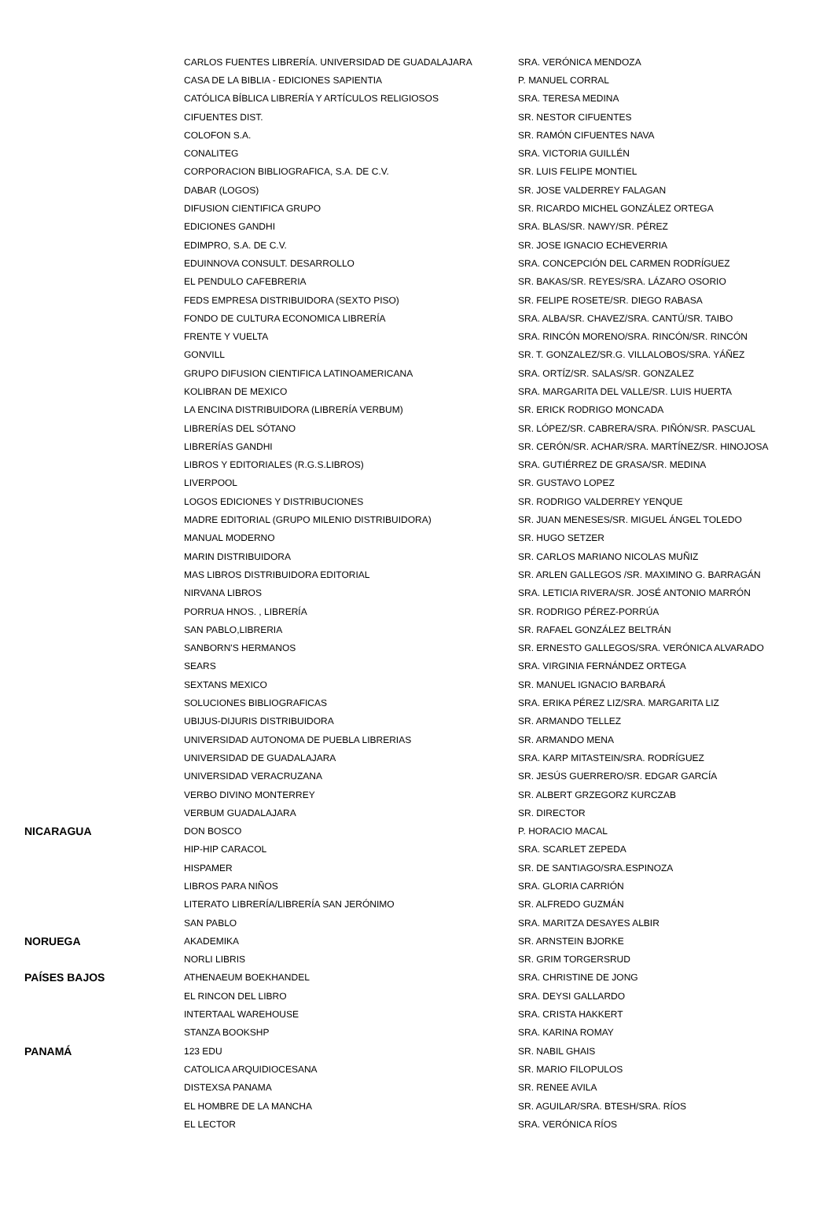| | CARLOS FUENTES LIBRERÍA. UNIVERSIDAD DE GUADALAJARA | SRA. VERÓNICA MENDOZA |
| | CASA DE LA BIBLIA - EDICIONES SAPIENTIA | P. MANUEL CORRAL |
| | CATÓLICA BÍBLICA LIBRERÍA Y ARTÍCULOS RELIGIOSOS | SRA. TERESA MEDINA |
| | CIFUENTES DIST. | SR. NESTOR CIFUENTES |
| | COLOFON S.A. | SR. RAMÓN CIFUENTES NAVA |
| | CONALITEG | SRA. VICTORIA GUILLÉN |
| | CORPORACION BIBLIOGRAFICA, S.A. DE C.V. | SR. LUIS FELIPE MONTIEL |
| | DABAR (LOGOS) | SR. JOSE VALDERREY FALAGAN |
| | DIFUSION CIENTIFICA GRUPO | SR. RICARDO MICHEL GONZÁLEZ ORTEGA |
| | EDICIONES GANDHI | SRA. BLAS/SR. NAWY/SR. PÉREZ |
| | EDIMPRO, S.A. DE C.V. | SR. JOSE IGNACIO ECHEVERRIA |
| | EDUINNOVA CONSULT. DESARROLLO | SRA. CONCEPCIÓN DEL CARMEN RODRÍGUEZ |
| | EL PENDULO CAFEBRERIA | SR. BAKAS/SR. REYES/SRA. LÁZARO OSORIO |
| | FEDS EMPRESA DISTRIBUIDORA (SEXTO PISO) | SR. FELIPE ROSETE/SR. DIEGO RABASA |
| | FONDO DE CULTURA ECONOMICA LIBRERÍA | SRA. ALBA/SR. CHAVEZ/SRA. CANTÚ/SR. TAIBO |
| | FRENTE Y VUELTA | SRA. RINCÓN MORENO/SRA. RINCÓN/SR. RINCÓN |
| | GONVILL | SR. T. GONZALEZ/SR.G. VILLALOBOS/SRA. YÁÑEZ |
| | GRUPO DIFUSION CIENTIFICA LATINOAMERICANA | SRA. ORTÍZ/SR. SALAS/SR. GONZALEZ |
| | KOLIBRAN DE MEXICO | SRA. MARGARITA DEL VALLE/SR. LUIS HUERTA |
| | LA ENCINA DISTRIBUIDORA (LIBRERÍA VERBUM) | SR. ERICK RODRIGO MONCADA |
| | LIBRERÍAS DEL SÓTANO | SR. LÓPEZ/SR. CABRERA/SRA. PIÑÓN/SR. PASCUAL |
| | LIBRERÍAS GANDHI | SR. CERÓN/SR. ACHAR/SRA. MARTÍNEZ/SR. HINOJOSA |
| | LIBROS Y EDITORIALES (R.G.S.LIBROS) | SRA. GUTIÉRREZ DE GRASA/SR. MEDINA |
| | LIVERPOOL | SR. GUSTAVO LOPEZ |
| | LOGOS EDICIONES Y DISTRIBUCIONES | SR. RODRIGO VALDERREY YENQUE |
| | MADRE EDITORIAL (GRUPO MILENIO DISTRIBUIDORA) | SR. JUAN MENESES/SR. MIGUEL ÁNGEL TOLEDO |
| | MANUAL MODERNO | SR. HUGO SETZER |
| | MARIN DISTRIBUIDORA | SR. CARLOS MARIANO NICOLAS MUÑIZ |
| | MAS LIBROS DISTRIBUIDORA EDITORIAL | SR. ARLEN GALLEGOS /SR. MAXIMINO G. BARRAGÁN |
| | NIRVANA LIBROS | SRA. LETICIA RIVERA/SR. JOSÉ ANTONIO MARRÓN |
| | PORRUA HNOS. , LIBRERÍA | SR. RODRIGO PÉREZ-PORRÚA |
| | SAN PABLO,LIBRERIA | SR. RAFAEL GONZÁLEZ BELTRÁN |
| | SANBORN'S HERMANOS | SR. ERNESTO GALLEGOS/SRA. VERÓNICA ALVARADO |
| | SEARS | SRA. VIRGINIA FERNÁNDEZ ORTEGA |
| | SEXTANS MEXICO | SR. MANUEL IGNACIO BARBARÁ |
| | SOLUCIONES BIBLIOGRAFICAS | SRA. ERIKA PÉREZ LIZ/SRA. MARGARITA LIZ |
| | UBIJUS-DIJURIS DISTRIBUIDORA | SR. ARMANDO TELLEZ |
| | UNIVERSIDAD AUTONOMA DE PUEBLA LIBRERIAS | SR. ARMANDO MENA |
| | UNIVERSIDAD DE GUADALAJARA | SRA. KARP MITASTEIN/SRA. RODRÍGUEZ |
| | UNIVERSIDAD VERACRUZANA | SR. JESÚS GUERRERO/SR. EDGAR GARCÍA |
| | VERBO DIVINO MONTERREY | SR. ALBERT GRZEGORZ KURCZAB |
| | VERBUM GUADALAJARA | SR. DIRECTOR |
| NICARAGUA | DON BOSCO | P. HORACIO MACAL |
| | HIP-HIP CARACOL | SRA. SCARLET ZEPEDA |
| | HISPAMER | SR. DE SANTIAGO/SRA.ESPINOZA |
| | LIBROS PARA NIÑOS | SRA. GLORIA CARRIÓN |
| | LITERATO LIBRERÍA/LIBRERÍA SAN JERÓNIMO | SR. ALFREDO GUZMÁN |
| | SAN PABLO | SRA. MARITZA DESAYES ALBIR |
| NORUEGA | AKADEMIKA | SR. ARNSTEIN BJORKE |
| | NORLI LIBRIS | SR. GRIM TORGERSRUD |
| PAÍSES BAJOS | ATHENAEUM BOEKHANDEL | SRA. CHRISTINE DE JONG |
| | EL RINCON DEL LIBRO | SRA. DEYSI GALLARDO |
| | INTERTAAL WAREHOUSE | SRA. CRISTA HAKKERT |
| | STANZA BOOKSHP | SRA. KARINA ROMAY |
| PANAMÁ | 123 EDU | SR. NABIL GHAIS |
| | CATOLICA ARQUIDIOCESANA | SR. MARIO FILOPULOS |
| | DISTEXSA PANAMA | SR. RENEE AVILA |
| | EL HOMBRE DE LA MANCHA | SR. AGUILAR/SRA. BTESH/SRA. RÍOS |
| | EL LECTOR | SRA. VERÓNICA RÍOS |